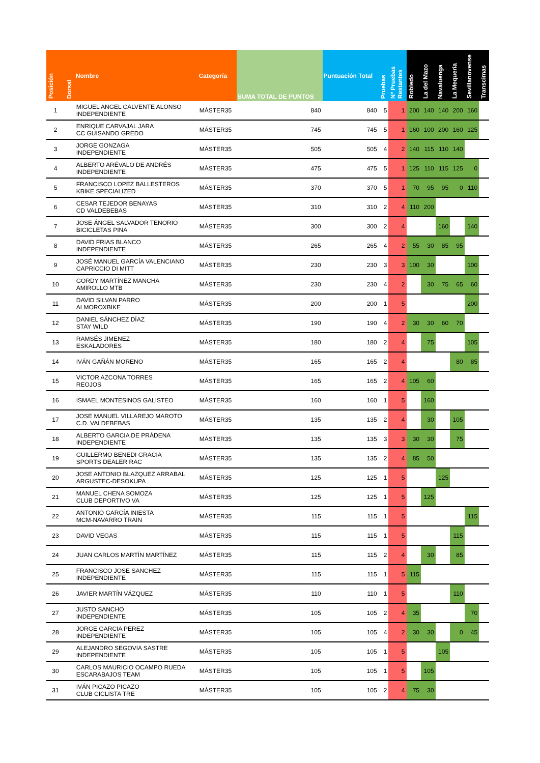| Posición | Dorsal | Nombre | Categoría | SUMA TOTAL DE PUNTOS | Puntuación Total | Pruebas | Nº Pruebas Restantes | Robledo | La del Mazo | Navaluenga | La Mequeria | Sevillanovense | Transcimas |
| --- | --- | --- | --- | --- | --- | --- | --- | --- | --- | --- | --- | --- | --- |
| 1 | | MIGUEL ANGEL CALVENTE ALONSO INDEPENDIENTE | MÁSTER35 | 840 | 840 | 5 | 1 | 200 | 140 | 140 | 200 | 160 | |
| 2 | | ENRIQUE CARVAJAL JARA CC GUISANDO GREDO | MÁSTER35 | 745 | 745 | 5 | 1 | 160 | 100 | 200 | 160 | 125 | |
| 3 | | JORGE GONZAGA INDEPENDIENTE | MÁSTER35 | 505 | 505 | 4 | 2 | 140 | 115 | 110 | 140 | | |
| 4 | | ALBERTO ARÉVALO DE ANDRÉS INDEPENDIENTE | MÁSTER35 | 475 | 475 | 5 | 1 | 125 | 110 | 115 | 125 | 0 | |
| 5 | | FRANCISCO LOPEZ BALLESTEROS KBIKE SPECIALIZED | MÁSTER35 | 370 | 370 | 5 | 1 | 70 | 95 | 95 | 0 | 110 | |
| 6 | | CESAR TEJEDOR BENAYAS CD VALDEBEBAS | MÁSTER35 | 310 | 310 | 2 | 4 | 110 | 200 | | | | |
| 7 | | JOSE ÁNGEL SALVADOR TENORIO BICICLETAS PINA | MÁSTER35 | 300 | 300 | 2 | 4 | | | 160 | | 140 | |
| 8 | | DAVID FRIAS BLANCO INDEPENDIENTE | MÁSTER35 | 265 | 265 | 4 | 2 | 55 | 30 | 85 | 95 | | |
| 9 | | JOSÉ MANUEL GARCÍA VALENCIANO CAPRICCIO DI MITT | MÁSTER35 | 230 | 230 | 3 | 3 | 100 | 30 | | | 100 | |
| 10 | | GORDY MARTÍNEZ MANCHA AMIROLLO MTB | MÁSTER35 | 230 | 230 | 4 | 2 | | 30 | 75 | 65 | 60 | |
| 11 | | DAVID SILVAN PARRO ALMOROXBIKE | MÁSTER35 | 200 | 200 | 1 | 5 | | | | | 200 | |
| 12 | | DANIEL SÁNCHEZ DÍAZ STAY WILD | MÁSTER35 | 190 | 190 | 4 | 2 | 30 | 30 | 60 | 70 | | |
| 13 | | RAMSÉS JIMENEZ ESKALADORES | MÁSTER35 | 180 | 180 | 2 | 4 | | 75 | | | 105 | |
| 14 | | IVÁN GAÑÁN MORENO | MÁSTER35 | 165 | 165 | 2 | 4 | | | | 80 | 85 | |
| 15 | | VICTOR AZCONA TORRES REOJOS | MÁSTER35 | 165 | 165 | 2 | 4 | 105 | 60 | | | | |
| 16 | | ISMAEL MONTESINOS GALISTEO | MÁSTER35 | 160 | 160 | 1 | 5 | | 160 | | | | |
| 17 | | JOSE MANUEL VILLAREJO MAROTO C.D. VALDEBEBAS | MÁSTER35 | 135 | 135 | 2 | 4 | | 30 | | 105 | | |
| 18 | | ALBERTO GARCIA DE PRÁDENA INDEPENDIENTE | MÁSTER35 | 135 | 135 | 3 | 3 | 30 | 30 | | 75 | | |
| 19 | | GUILLERMO BENEDI GRACIA SPORTS DEALER RAC | MÁSTER35 | 135 | 135 | 2 | 4 | 85 | 50 | | | | |
| 20 | | JOSE ANTONIO BLAZQUEZ ARRABAL ARGUSTEC-DESOKUPA | MÁSTER35 | 125 | 125 | 1 | 5 | | | 125 | | | |
| 21 | | MANUEL CHENA SOMOZA CLUB DEPORTIVO VA | MÁSTER35 | 125 | 125 | 1 | 5 | | 125 | | | | |
| 22 | | ANTONIO GARCÍA INIESTA MCM-NAVARRO TRAIN | MÁSTER35 | 115 | 115 | 1 | 5 | | | | | 115 | |
| 23 | | DAVID VEGAS | MÁSTER35 | 115 | 115 | 1 | 5 | | | | 115 | | |
| 24 | | JUAN CARLOS MARTÍN MARTÍNEZ | MÁSTER35 | 115 | 115 | 2 | 4 | | 30 | | 85 | | |
| 25 | | FRANCISCO JOSE SANCHEZ INDEPENDIENTE | MÁSTER35 | 115 | 115 | 1 | 5 | 115 | | | | | |
| 26 | | JAVIER MARTÍN VÁZQUEZ | MÁSTER35 | 110 | 110 | 1 | 5 | | | | 110 | | |
| 27 | | JUSTO SANCHO INDEPENDIENTE | MÁSTER35 | 105 | 105 | 2 | 4 | 35 | | | | 70 | |
| 28 | | JORGE GARCIA PEREZ INDEPENDIENTE | MÁSTER35 | 105 | 105 | 4 | 2 | 30 | 30 | | 0 | 45 | |
| 29 | | ALEJANDRO SEGOVIA SASTRE INDEPENDIENTE | MÁSTER35 | 105 | 105 | 1 | 5 | | | 105 | | | |
| 30 | | CARLOS MAURICIO OCAMPO RUEDA ESCARABAJOS TEAM | MÁSTER35 | 105 | 105 | 1 | 5 | | 105 | | | | |
| 31 | | IVÁN PICAZO PICAZO CLUB CICLISTA TRE | MÁSTER35 | 105 | 105 | 2 | 4 | 75 | 30 | | | | |